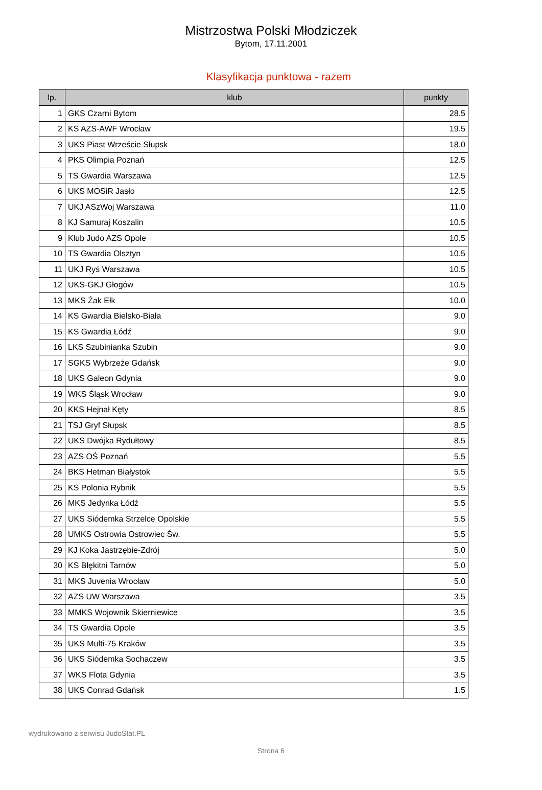Mistrzostwa Polski Młodziczek
Bytom, 17.11.2001
Klasyfikacja punktowa - razem
| lp. | klub | punkty |
| --- | --- | --- |
| 1 | GKS Czarni Bytom | 28.5 |
| 2 | KS AZS-AWF Wrocław | 19.5 |
| 3 | UKS Piast Wrzeście Słupsk | 18.0 |
| 4 | PKS Olimpia Poznań | 12.5 |
| 5 | TS Gwardia Warszawa | 12.5 |
| 6 | UKS MOSiR Jasło | 12.5 |
| 7 | UKJ ASzWoj Warszawa | 11.0 |
| 8 | KJ Samuraj Koszalin | 10.5 |
| 9 | Klub Judo AZS Opole | 10.5 |
| 10 | TS Gwardia Olsztyn | 10.5 |
| 11 | UKJ Ryś Warszawa | 10.5 |
| 12 | UKS-GKJ Głogów | 10.5 |
| 13 | MKS Żak Ełk | 10.0 |
| 14 | KS Gwardia Bielsko-Biała | 9.0 |
| 15 | KS Gwardia Łódź | 9.0 |
| 16 | LKS Szubinianka Szubin | 9.0 |
| 17 | SGKS Wybrzeże Gdańsk | 9.0 |
| 18 | UKS Galeon Gdynia | 9.0 |
| 19 | WKS Śląsk Wrocław | 9.0 |
| 20 | KKS Hejnał Kęty | 8.5 |
| 21 | TSJ Gryf Słupsk | 8.5 |
| 22 | UKS Dwójka Rydułtowy | 8.5 |
| 23 | AZS OŚ Poznań | 5.5 |
| 24 | BKS Hetman Białystok | 5.5 |
| 25 | KS Polonia Rybnik | 5.5 |
| 26 | MKS Jedynka Łódź | 5.5 |
| 27 | UKS Siódemka Strzelce Opolskie | 5.5 |
| 28 | UMKS Ostrowia Ostrowiec Św. | 5.5 |
| 29 | KJ Koka Jastrzębie-Zdrój | 5.0 |
| 30 | KS Błękitni Tarnów | 5.0 |
| 31 | MKS Juvenia Wrocław | 5.0 |
| 32 | AZS UW Warszawa | 3.5 |
| 33 | MMKS Wojownik Skierniewice | 3.5 |
| 34 | TS Gwardia Opole | 3.5 |
| 35 | UKS Multi-75 Kraków | 3.5 |
| 36 | UKS Siódemka Sochaczew | 3.5 |
| 37 | WKS Flota Gdynia | 3.5 |
| 38 | UKS Conrad Gdańsk | 1.5 |
wydrukowano z serwisu JudoStat.PL
Strona 6